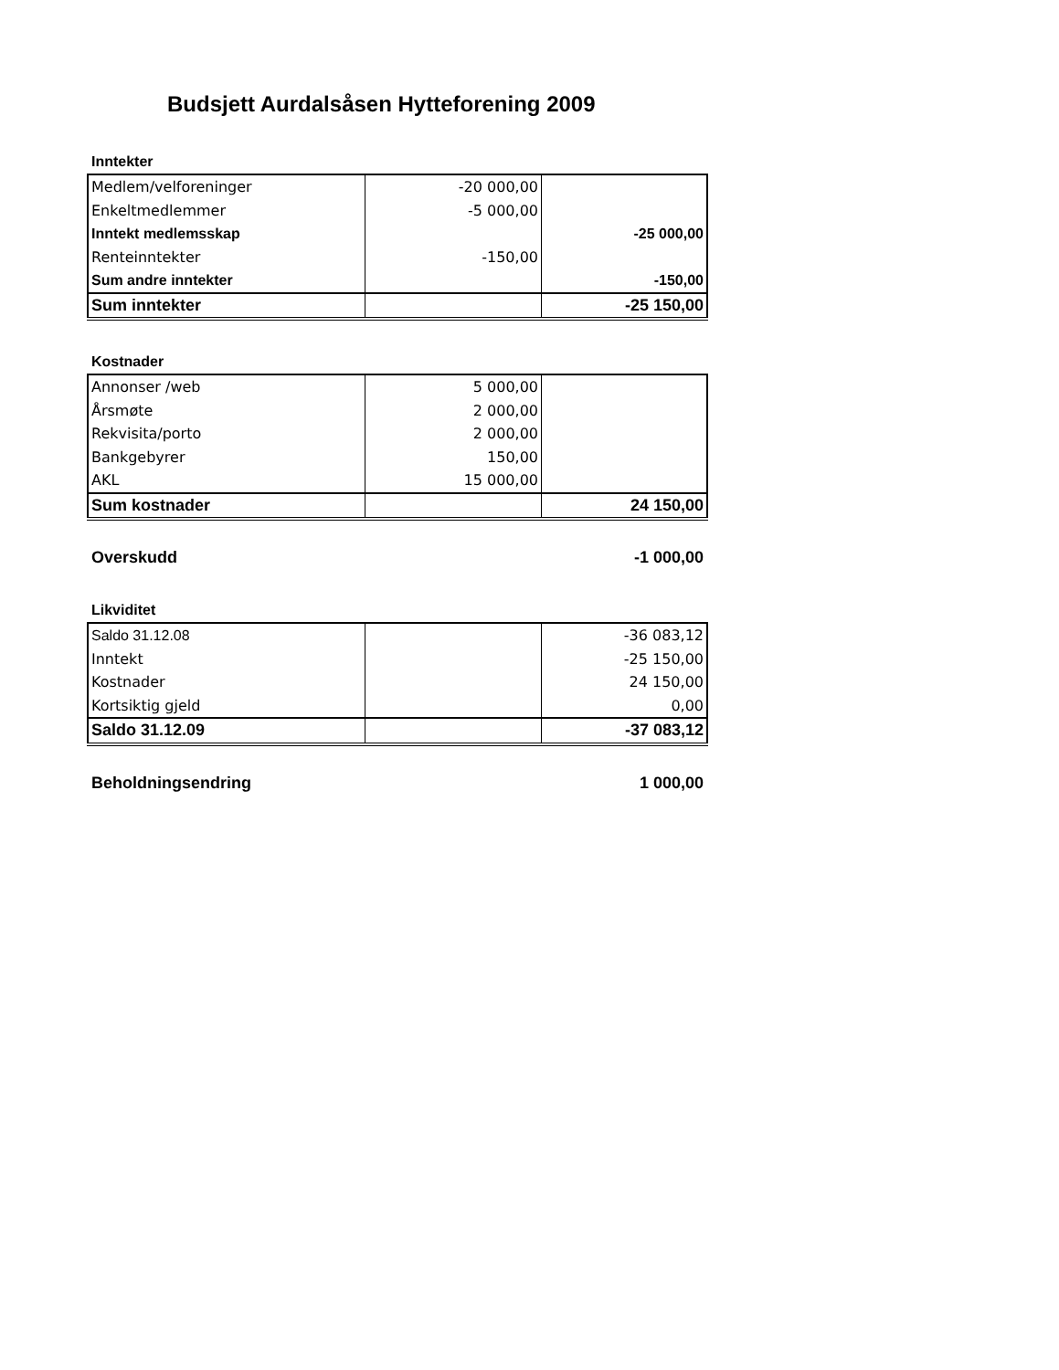Budsjett Aurdalsåsen Hytteforening 2009
Inntekter
| Medlem/velforeninger | -20 000,00 | |
| Enkeltmedlemmer | -5 000,00 | |
| Inntekt medlemsskap | | -25 000,00 |
| Renteinntekter | -150,00 | |
| Sum andre inntekter | | -150,00 |
| Sum inntekter | | -25 150,00 |
Kostnader
| Annonser /web | 5 000,00 | |
| Årsmøte | 2 000,00 | |
| Rekvisita/porto | 2 000,00 | |
| Bankgebyrer | 150,00 | |
| AKL | 15 000,00 | |
| Sum kostnader | | 24 150,00 |
Overskudd -1 000,00
Likviditet
| Saldo 31.12.08 | | -36 083,12 |
| Inntekt | | -25 150,00 |
| Kostnader | | 24 150,00 |
| Kortsiktig gjeld | | 0,00 |
| Saldo 31.12.09 | | -37 083,12 |
Beholdningsendring 1 000,00